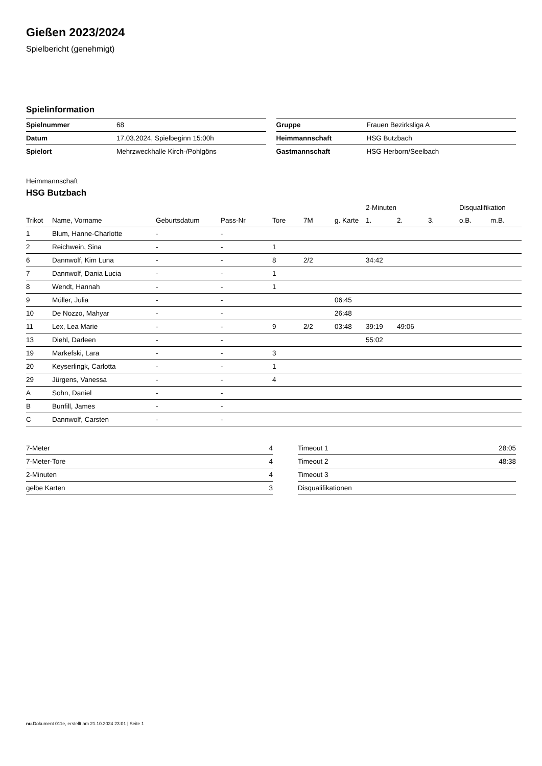Gießen 2023/2024
Spielbericht (genehmigt)
Spielinformation
| Spielnummer | 68 |
| Datum | 17.03.2024, Spielbeginn 15:00h |
| Spielort | Mehrzweckhalle Kirch-/Pohlgöns |
| Gruppe | Frauen Bezirksliga A |
| Heimmannschaft | HSG Butzbach |
| Gastmannschaft | HSG Herborn/Seelbach |
Heimmannschaft
HSG Butzbach
| | | | | | | | 2-Minuten | | | Disqualifikation | |
| --- | --- | --- | --- | --- | --- | --- | --- | --- | --- | --- | --- |
| Trikot | Name, Vorname | Geburtsdatum | Pass-Nr | Tore | 7M | g. Karte | 1. | 2. | 3. | o.B. | m.B. |
| 1 | Blum, Hanne-Charlotte | - | - | | | | | | | | |
| 2 | Reichwein, Sina | - | - | 1 | | | | | | | |
| 6 | Dannwolf, Kim Luna | - | - | 8 | 2/2 | | 34:42 | | | | |
| 7 | Dannwolf, Dania Lucia | - | - | 1 | | | | | | | |
| 8 | Wendt, Hannah | - | - | 1 | | | | | | | |
| 9 | Müller, Julia | - | - | | | 06:45 | | | | | |
| 10 | De Nozzo, Mahyar | - | - | | | 26:48 | | | | | |
| 11 | Lex, Lea Marie | - | - | 9 | 2/2 | 03:48 | 39:19 | 49:06 | | | |
| 13 | Diehl, Darleen | - | - | | | | 55:02 | | | | |
| 19 | Markefski, Lara | - | - | 3 | | | | | | | |
| 20 | Keyserlingk, Carlotta | - | - | 1 | | | | | | | |
| 29 | Jürgens, Vanessa | - | - | 4 | | | | | | | |
| A | Sohn, Daniel | - | - | | | | | | | | |
| B | Bunfill, James | - | - | | | | | | | | |
| C | Dannwolf, Carsten | - | - | | | | | | | | |
| 7-Meter | 4 |
| 7-Meter-Tore | 4 |
| 2-Minuten | 4 |
| gelbe Karten | 3 |
| Timeout 1 | 28:05 |
| Timeout 2 | 48:38 |
| Timeout 3 | |
| Disqualifikationen | |
nu.Dokument 011e, erstellt am 21.10.2024 23:01 | Seite 1